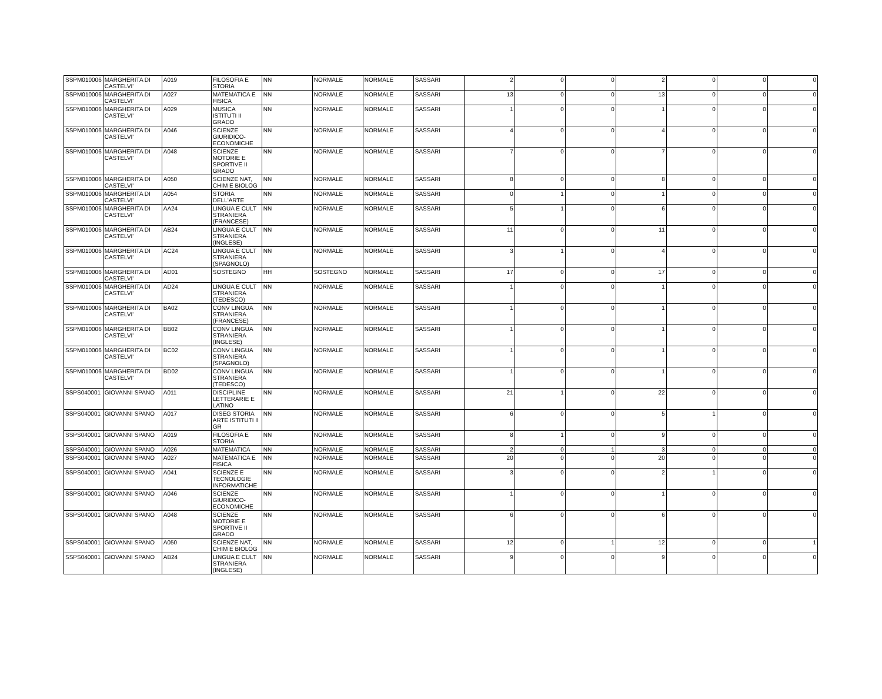| SSPM010006 | MARGHERITA DI CASTELVI' | A019 | FILOSOFIA E STORIA | NN | NORMALE | NORMALE | SASSARI | 2 | 0 | 0 | 2 | 0 | 0 | 0 |
| SSPM010006 | MARGHERITA DI CASTELVI' | A027 | MATEMATICA E FISICA | NN | NORMALE | NORMALE | SASSARI | 13 | 0 | 0 | 13 | 0 | 0 | 0 |
| SSPM010006 | MARGHERITA DI CASTELVI' | A029 | MUSICA ISTITUTI II GRADO | NN | NORMALE | NORMALE | SASSARI | 1 | 0 | 0 | 1 | 0 | 0 | 0 |
| SSPM010006 | MARGHERITA DI CASTELVI' | A046 | SCIENZE GIURIDICO-ECONOMICHE | NN | NORMALE | NORMALE | SASSARI | 4 | 0 | 0 | 4 | 0 | 0 | 0 |
| SSPM010006 | MARGHERITA DI CASTELVI' | A048 | SCIENZE MOTORIE E SPORTIVE II GRADO | NN | NORMALE | NORMALE | SASSARI | 7 | 0 | 0 | 7 | 0 | 0 | 0 |
| SSPM010006 | MARGHERITA DI CASTELVI' | A050 | SCIENZE NAT, CHIM E BIOLOG | NN | NORMALE | NORMALE | SASSARI | 8 | 0 | 0 | 8 | 0 | 0 | 0 |
| SSPM010006 | MARGHERITA DI CASTELVI' | A054 | STORIA DELL'ARTE | NN | NORMALE | NORMALE | SASSARI | 0 | 1 | 0 | 1 | 0 | 0 | 0 |
| SSPM010006 | MARGHERITA DI CASTELVI' | AA24 | LINGUA E CULT STRANIERA (FRANCESE) | NN | NORMALE | NORMALE | SASSARI | 5 | 1 | 0 | 6 | 0 | 0 | 0 |
| SSPM010006 | MARGHERITA DI CASTELVI' | AB24 | LINGUA E CULT STRANIERA (INGLESE) | NN | NORMALE | NORMALE | SASSARI | 11 | 0 | 0 | 11 | 0 | 0 | 0 |
| SSPM010006 | MARGHERITA DI CASTELVI' | AC24 | LINGUA E CULT STRANIERA (SPAGNOLO) | NN | NORMALE | NORMALE | SASSARI | 3 | 1 | 0 | 4 | 0 | 0 | 0 |
| SSPM010006 | MARGHERITA DI CASTELVI' | AD01 | SOSTEGNO | HH | SOSTEGNO | NORMALE | SASSARI | 17 | 0 | 0 | 17 | 0 | 0 | 0 |
| SSPM010006 | MARGHERITA DI CASTELVI' | AD24 | LINGUA E CULT STRANIERA (TEDESCO) | NN | NORMALE | NORMALE | SASSARI | 1 | 0 | 0 | 1 | 0 | 0 | 0 |
| SSPM010006 | MARGHERITA DI CASTELVI' | BA02 | CONV LINGUA STRANIERA (FRANCESE) | NN | NORMALE | NORMALE | SASSARI | 1 | 0 | 0 | 1 | 0 | 0 | 0 |
| SSPM010006 | MARGHERITA DI CASTELVI' | BB02 | CONV LINGUA STRANIERA (INGLESE) | NN | NORMALE | NORMALE | SASSARI | 1 | 0 | 0 | 1 | 0 | 0 | 0 |
| SSPM010006 | MARGHERITA DI CASTELVI' | BC02 | CONV LINGUA STRANIERA (SPAGNOLO) | NN | NORMALE | NORMALE | SASSARI | 1 | 0 | 0 | 1 | 0 | 0 | 0 |
| SSPM010006 | MARGHERITA DI CASTELVI' | BD02 | CONV LINGUA STRANIERA (TEDESCO) | NN | NORMALE | NORMALE | SASSARI | 1 | 0 | 0 | 1 | 0 | 0 | 0 |
| SSPS040001 | GIOVANNI SPANO | A011 | DISCIPLINE LETTERARIE E LATINO | NN | NORMALE | NORMALE | SASSARI | 21 | 1 | 0 | 22 | 0 | 0 | 0 |
| SSPS040001 | GIOVANNI SPANO | A017 | DISEG STORIA ARTE ISTITUTI II GR | NN | NORMALE | NORMALE | SASSARI | 6 | 0 | 0 | 5 | 1 | 0 | 0 |
| SSPS040001 | GIOVANNI SPANO | A019 | FILOSOFIA E STORIA | NN | NORMALE | NORMALE | SASSARI | 8 | 1 | 0 | 9 | 0 | 0 | 0 |
| SSPS040001 | GIOVANNI SPANO | A026 | MATEMATICA | NN | NORMALE | NORMALE | SASSARI | 2 | 0 | 1 | 3 | 0 | 0 | 0 |
| SSPS040001 | GIOVANNI SPANO | A027 | MATEMATICA E FISICA | NN | NORMALE | NORMALE | SASSARI | 20 | 0 | 0 | 20 | 0 | 0 | 0 |
| SSPS040001 | GIOVANNI SPANO | A041 | SCIENZE E TECNOLOGIE INFORMATICHE | NN | NORMALE | NORMALE | SASSARI | 3 | 0 | 0 | 2 | 1 | 0 | 0 |
| SSPS040001 | GIOVANNI SPANO | A046 | SCIENZE GIURIDICO-ECONOMICHE | NN | NORMALE | NORMALE | SASSARI | 1 | 0 | 0 | 1 | 0 | 0 | 0 |
| SSPS040001 | GIOVANNI SPANO | A048 | SCIENZE MOTORIE E SPORTIVE II GRADO | NN | NORMALE | NORMALE | SASSARI | 6 | 0 | 0 | 6 | 0 | 0 | 0 |
| SSPS040001 | GIOVANNI SPANO | A050 | SCIENZE NAT, CHIM E BIOLOG | NN | NORMALE | NORMALE | SASSARI | 12 | 0 | 1 | 12 | 0 | 0 | 1 |
| SSPS040001 | GIOVANNI SPANO | AB24 | LINGUA E CULT STRANIERA (INGLESE) | NN | NORMALE | NORMALE | SASSARI | 9 | 0 | 0 | 9 | 0 | 0 | 0 |